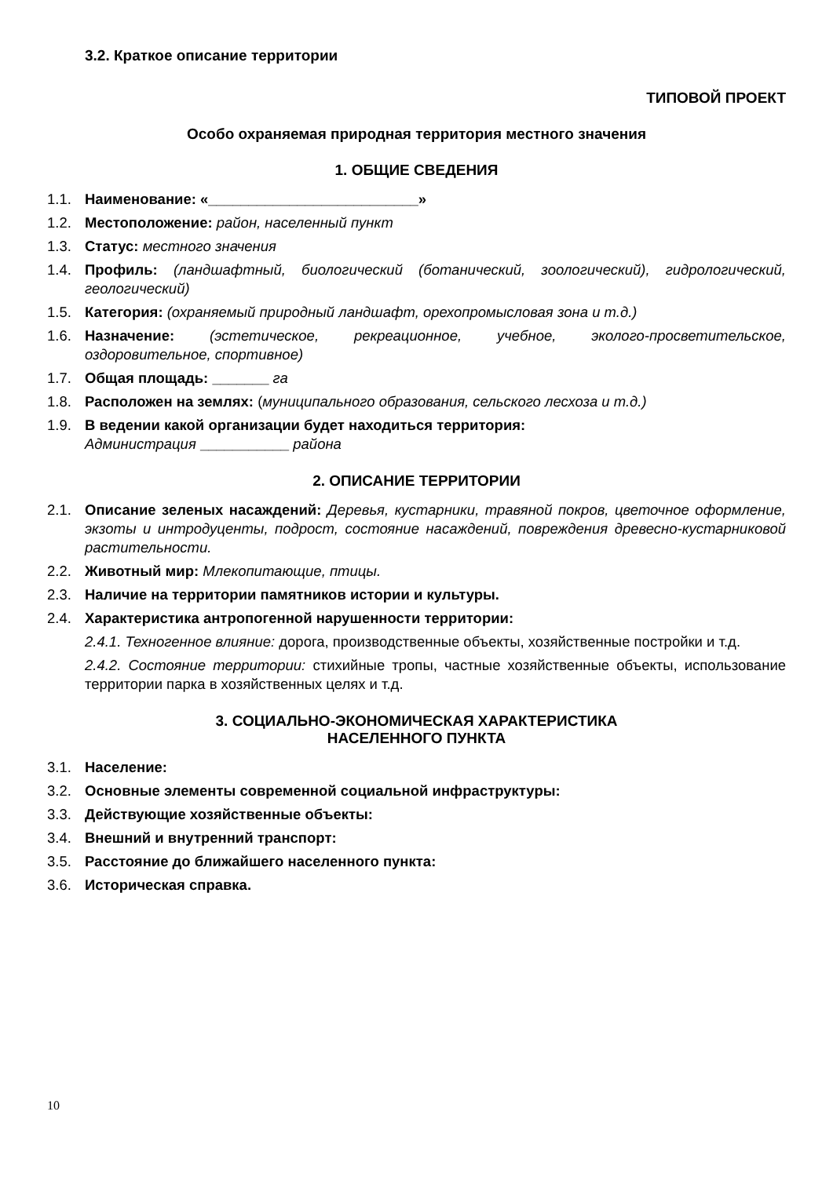3.2. Краткое описание территории
ТИПОВОЙ ПРОЕКТ
Особо охраняемая природная территория местного значения
1. ОБЩИЕ СВЕДЕНИЯ
1.1. Наименование: «__________________________»
1.2. Местоположение: район, населенный пункт
1.3. Статус: местного значения
1.4. Профиль: (ландшафтный, биологический (ботанический, зоологический), гидрологический, геологический)
1.5. Категория: (охраняемый природный ландшафт, орехопромысловая зона и т.д.)
1.6. Назначение: (эстетическое, рекреационное, учебное, эколого-просветительское, оздоровительное, спортивное)
1.7. Общая площадь: _______ га
1.8. Расположен на землях: (муниципального образования, сельского лесхоза и т.д.)
1.9. В ведении какой организации будет находиться территория:
Администрация ___________ района
2. ОПИСАНИЕ ТЕРРИТОРИИ
2.1. Описание зеленых насаждений: Деревья, кустарники, травяной покров, цветочное оформление, экзоты и интродуценты, подрост, состояние насаждений, повреждения древесно-кустарниковой растительности.
2.2. Животный мир: Млекопитающие, птицы.
2.3. Наличие на территории памятников истории и культуры.
2.4. Характеристика антропогенной нарушенности территории:
2.4.1. Техногенное влияние: дорога, производственные объекты, хозяйственные постройки и т.д.
2.4.2. Состояние территории: стихийные тропы, частные хозяйственные объекты, использование территории парка в хозяйственных целях и т.д.
3. СОЦИАЛЬНО-ЭКОНОМИЧЕСКАЯ ХАРАКТЕРИСТИКА
НАСЕЛЕННОГО ПУНКТА
3.1. Население:
3.2. Основные элементы современной социальной инфраструктуры:
3.3. Действующие хозяйственные объекты:
3.4. Внешний и внутренний транспорт:
3.5. Расстояние до ближайшего населенного пункта:
3.6. Историческая справка.
10